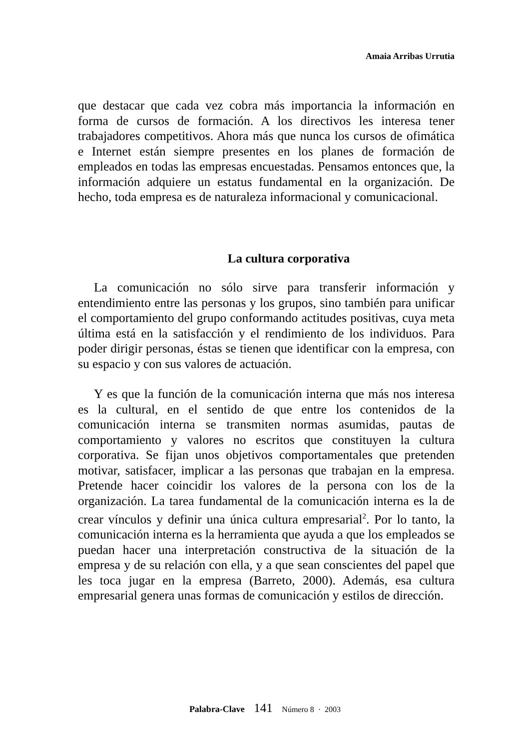Amaia Arribas Urrutia
que destacar que cada vez cobra más importancia la información en forma de cursos de formación. A los directivos les interesa tener trabajadores competitivos. Ahora más que nunca los cursos de ofimática e Internet están siempre presentes en los planes de formación de empleados en todas las empresas encuestadas. Pensamos entonces que, la información adquiere un estatus fundamental en la organización. De hecho, toda empresa es de naturaleza informacional y comunicacional.
La cultura corporativa
La comunicación no sólo sirve para transferir información y entendimiento entre las personas y los grupos, sino también para unificar el comportamiento del grupo conformando actitudes positivas, cuya meta última está en la satisfacción y el rendimiento de los individuos. Para poder dirigir personas, éstas se tienen que identificar con la empresa, con su espacio y con sus valores de actuación.
Y es que la función de la comunicación interna que más nos interesa es la cultural, en el sentido de que entre los contenidos de la comunicación interna se transmiten normas asumidas, pautas de comportamiento y valores no escritos que constituyen la cultura corporativa. Se fijan unos objetivos comportamentales que pretenden motivar, satisfacer, implicar a las personas que trabajan en la empresa. Pretende hacer coincidir los valores de la persona con los de la organización. La tarea fundamental de la comunicación interna es la de crear vínculos y definir una única cultura empresarial<sup>2</sup>. Por lo tanto, la comunicación interna es la herramienta que ayuda a que los empleados se puedan hacer una interpretación constructiva de la situación de la empresa y de su relación con ella, y a que sean conscientes del papel que les toca jugar en la empresa (Barreto, 2000). Además, esa cultura empresarial genera unas formas de comunicación y estilos de dirección.
Palabra-Clave 141 Número 8 · 2003